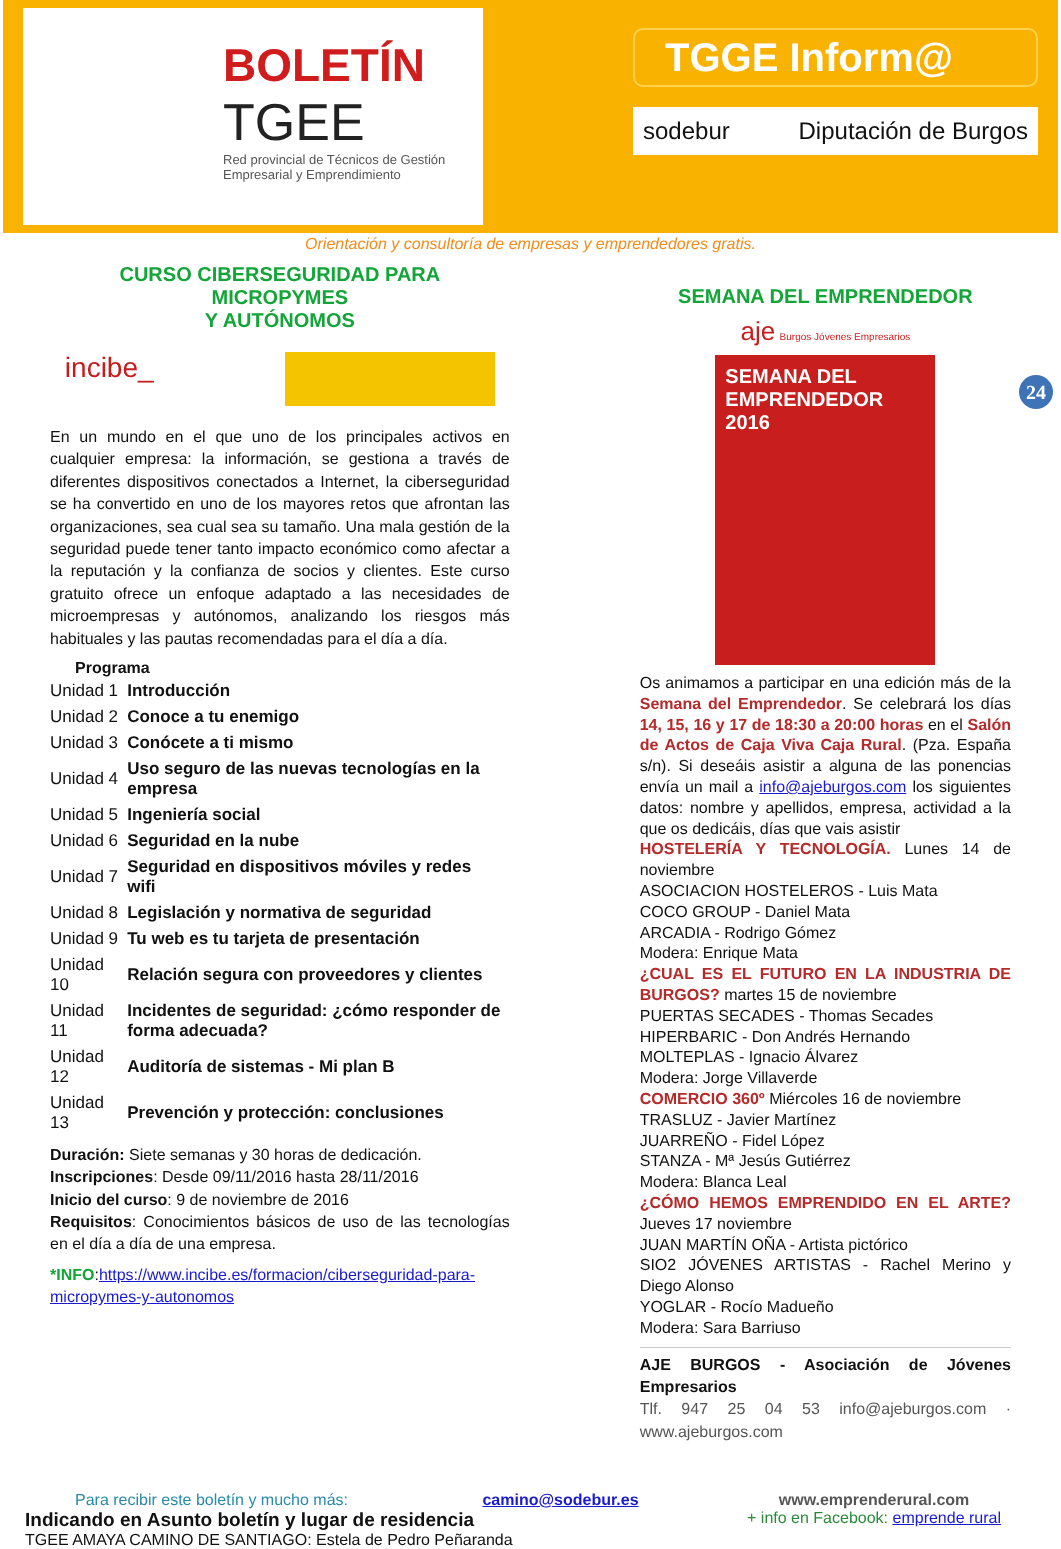BOLETÍN
TGEE
Red provincial de Técnicos de Gestión Empresarial y Emprendimiento
TGGE Inform@
sodebur Diputación de Burgos
Orientación y consultoría de empresas y emprendedores gratis.
24
CURSO CIBERSEGURIDAD PARA MICROPYMES
Y AUTÓNOMOS
incibe_
En un mundo en el que uno de los principales activos en cualquier empresa: la información, se gestiona a través de diferentes dispositivos conectados a Internet, la ciberseguridad se ha convertido en uno de los mayores retos que afrontan las organizaciones, sea cual sea su tamaño. Una mala gestión de la seguridad puede tener tanto impacto económico como afectar a la reputación y la confianza de socios y clientes. Este curso gratuito ofrece un enfoque adaptado a las necesidades de microempresas y autónomos, analizando los riesgos más habituales y las pautas recomendadas para el día a día.
| Programa | |
| --- | --- |
| Unidad 1 | Introducción |
| Unidad 2 | Conoce a tu enemigo |
| Unidad 3 | Conócete a ti mismo |
| Unidad 4 | Uso seguro de las nuevas tecnologías en la empresa |
| Unidad 5 | Ingeniería social |
| Unidad 6 | Seguridad en la nube |
| Unidad 7 | Seguridad en dispositivos móviles y redes wifi |
| Unidad 8 | Legislación y normativa de seguridad |
| Unidad 9 | Tu web es tu tarjeta de presentación |
| Unidad 10 | Relación segura con proveedores y clientes |
| Unidad 11 | Incidentes de seguridad: ¿cómo responder de forma adecuada? |
| Unidad 12 | Auditoría de sistemas - Mi plan B |
| Unidad 13 | Prevención y protección: conclusiones |
Duración: Siete semanas y 30 horas de dedicación.
Inscripciones: Desde 09/11/2016 hasta 28/11/2016
Inicio del curso: 9 de noviembre de 2016
Requisitos: Conocimientos básicos de uso de las tecnologías en el día a día de una empresa.
*INFO:https://www.incibe.es/formacion/ciberseguridad-para-micropymes-y-autonomos
SEMANA DEL EMPRENDEDOR
aje Burgos Jóvenes Empresarios
SEMANA DEL EMPRENDEDOR
2016
Os animamos a participar en una edición más de la Semana del Emprendedor. Se celebrará los días 14, 15, 16 y 17 de 18:30 a 20:00 horas en el Salón de Actos de Caja Viva Caja Rural. (Pza. España s/n). Si deseáis asistir a alguna de las ponencias envía un mail a info@ajeburgos.com los siguientes datos: nombre y apellidos, empresa, actividad a la que os dedicáis, días que vais asistir
HOSTELERÍA Y TECNOLOGÍA. Lunes 14 de noviembre
ASOCIACION HOSTELEROS - Luis Mata
COCO GROUP - Daniel Mata
ARCADIA - Rodrigo Gómez
Modera: Enrique Mata
¿CUAL ES EL FUTURO EN LA INDUSTRIA DE BURGOS? martes 15 de noviembre
PUERTAS SECADES - Thomas Secades
HIPERBARIC - Don Andrés Hernando
MOLTEPLAS - Ignacio Álvarez
Modera: Jorge Villaverde
COMERCIO 360º Miércoles 16 de noviembre
TRASLUZ - Javier Martínez
JUARREÑO - Fidel López
STANZA - Mª Jesús Gutiérrez
Modera: Blanca Leal
¿CÓMO HEMOS EMPRENDIDO EN EL ARTE? Jueves 17 noviembre
JUAN MARTÍN OÑA - Artista pictórico
SIO2 JÓVENES ARTISTAS - Rachel Merino y Diego Alonso
YOGLAR - Rocío Madueño
Modera: Sara Barriuso
AJE BURGOS - Asociación de Jóvenes Empresarios
Tlf. 947 25 04 53 info@ajeburgos.com · www.ajeburgos.com
Para recibir este boletín y mucho más: camino@sodebur.es
Indicando en Asunto boletín y lugar de residencia
TGEE AMAYA CAMINO DE SANTIAGO: Estela de Pedro Peñaranda
www.emprenderural.com
+ info en Facebook: emprende rural